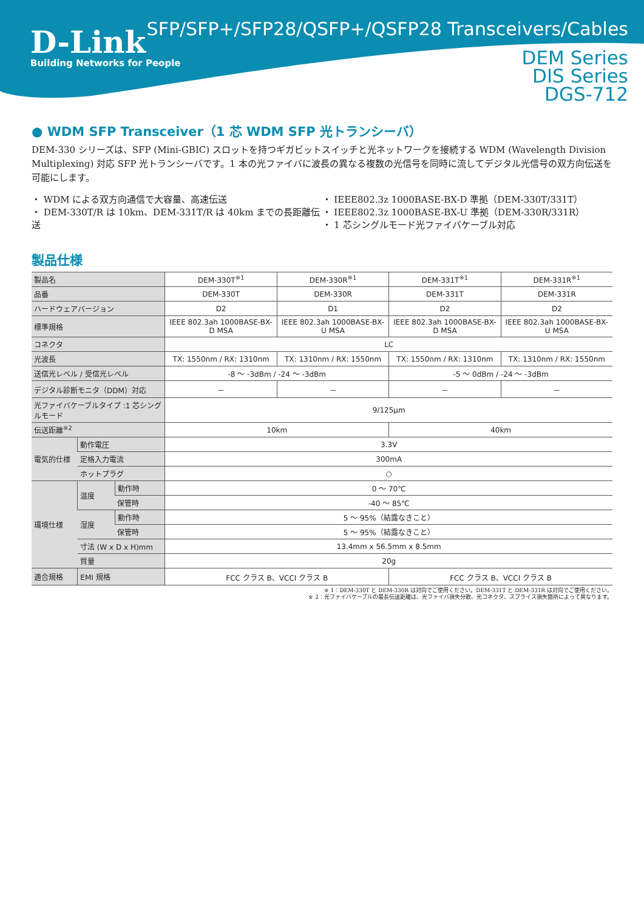D-Link
Building Networks for People
SFP/SFP+/SFP28/QSFP+/QSFP28 Transceivers/Cables
DEM Series
DIS Series
DGS-712
● WDM SFP Transceiver（1 芯 WDM SFP 光トランシーバ）
DEM-330 シリーズは、SFP (Mini-GBIC) スロットを持つギガビットスイッチと光ネットワークを接続する WDM (Wavelength Division Multiplexing) 対応 SFP 光トランシーバです。1 本の光ファイバに波長の異なる複数の光信号を同時に流してデジタル光信号の双方向伝送を可能にします。
・ WDM による双方向通信で大容量、高速伝送
・ DEM-330T/R は 10km、DEM-331T/R は 40km までの長距離伝送
・ IEEE802.3z 1000BASE-BX-D 準拠（DEM-330T/331T）
・ IEEE802.3z 1000BASE-BX-U 準拠（DEM-330R/331R）
・ 1 芯シングルモード光ファイバケーブル対応
製品仕様
| 製品名 | | | DEM-330T<sup>※1</sup> | DEM-330R<sup>※1</sup> | DEM-331T<sup>※1</sup> | DEM-331R<sup>※1</sup> |
| 品番 | | | DEM-330T | DEM-330R | DEM-331T | DEM-331R |
| ハードウェアバージョン | | | D2 | D1 | D2 | D2 |
| 標準規格 | | | IEEE 802.3ah 1000BASE-BX-D MSA | IEEE 802.3ah 1000BASE-BX-U MSA | IEEE 802.3ah 1000BASE-BX-D MSA | IEEE 802.3ah 1000BASE-BX-U MSA |
| コネクタ | | | LC | | | |
| 光波長 | | | TX: 1550nm / RX: 1310nm | TX: 1310nm / RX: 1550nm | TX: 1550nm / RX: 1310nm | TX: 1310nm / RX: 1550nm |
| 送信光レベル / 受信光レベル | | | -8 〜 -3dBm / -24 〜 -3dBm | | -5 〜 0dBm / -24 〜 -3dBm | |
| デジタル診断モニタ（DDM）対応 | | | － | － | － | － |
| 光ファイバケーブルタイプ :1 芯シングルモード | | | 9/125μm | | | |
| 伝送距離<sup>※2</sup> | | | 10km | | 40km | |
| 電気的仕様 | 動作電圧 | | 3.3V | | | |
| | 定格入力電流 | | 300mA | | | |
| | ホットプラグ | | ○ | | | |
| 環境仕様 | 温度 | 動作時 | 0 〜 70℃ | | | |
| | | 保管時 | -40 〜 85℃ | | | |
| | 湿度 | 動作時 | 5 〜 95%（結露なきこと） | | | |
| | | 保管時 | 5 〜 95%（結露なきこと） | | | |
| | 寸法 (W x D x H)mm | | 13.4mm x 56.5mm x 8.5mm | | | |
| | 質量 | | 20g | | | |
| 適合規格 | EMI 規格 | | FCC クラス B、VCCI クラス B | | FCC クラス B、VCCI クラス B | |
※ 1：DEM-330T と DEM-330R は対向でご使用ください。DEM-331T と DEM-331R は対向でご使用ください。
※ 2：光ファイバケーブルの最長伝送距離は、光ファイバ損失分散、光コネクタ、スプライス損失箇所によって異なります。